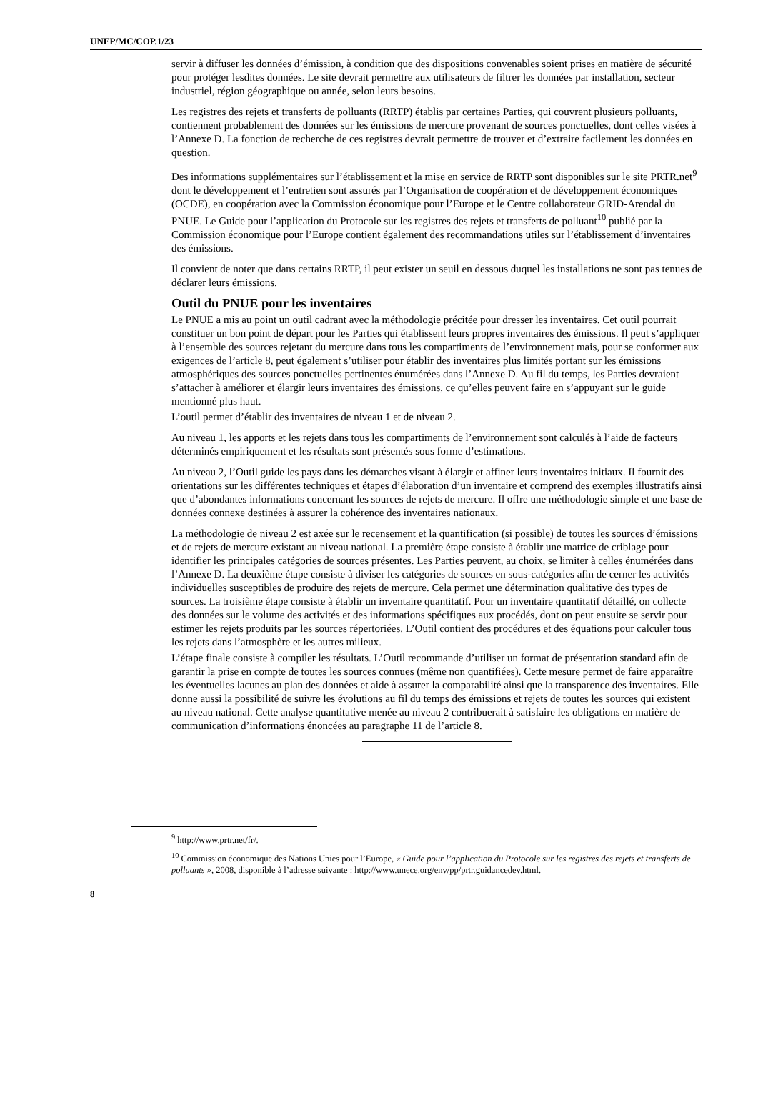UNEP/MC/COP.1/23
servir à diffuser les données d’émission, à condition que des dispositions convenables soient prises en matière de sécurité pour protéger lesdites données. Le site devrait permettre aux utilisateurs de filtrer les données par installation, secteur industriel, région géographique ou année, selon leurs besoins.
Les registres des rejets et transferts de polluants (RRTP) établis par certaines Parties, qui couvrent plusieurs polluants, contiennent probablement des données sur les émissions de mercure provenant de sources ponctuelles, dont celles visées à l’Annexe D. La fonction de recherche de ces registres devrait permettre de trouver et d’extraire facilement les données en question.
Des informations supplémentaires sur l’établissement et la mise en service de RRTP sont disponibles sur le site PRTR.net<sup>9</sup> dont le développement et l’entretien sont assurés par l’Organisation de coopération et de développement économiques (OCDE), en coopération avec la Commission économique pour l’Europe et le Centre collaborateur GRID-Arendal du PNUE. Le Guide pour l’application du Protocole sur les registres des rejets et transferts de polluant<sup>10</sup> publié par la Commission économique pour l’Europe contient également des recommandations utiles sur l’établissement d’inventaires des émissions.
Il convient de noter que dans certains RRTP, il peut exister un seuil en dessous duquel les installations ne sont pas tenues de déclarer leurs émissions.
Outil du PNUE pour les inventaires
Le PNUE a mis au point un outil cadrant avec la méthodologie précitée pour dresser les inventaires. Cet outil pourrait constituer un bon point de départ pour les Parties qui établissent leurs propres inventaires des émissions. Il peut s’appliquer à l’ensemble des sources rejetant du mercure dans tous les compartiments de l’environnement mais, pour se conformer aux exigences de l’article 8, peut également s’utiliser pour établir des inventaires plus limités portant sur les émissions atmosphériques des sources ponctuelles pertinentes énumérées dans l’Annexe D. Au fil du temps, les Parties devraient s’attacher à améliorer et élargir leurs inventaires des émissions, ce qu’elles peuvent faire en s’appuyant sur le guide mentionné plus haut.
L’outil permet d’établir des inventaires de niveau 1 et de niveau 2.
Au niveau 1, les apports et les rejets dans tous les compartiments de l’environnement sont calculés à l’aide de facteurs déterminés empiriquement et les résultats sont présentés sous forme d’estimations.
Au niveau 2, l’Outil guide les pays dans les démarches visant à élargir et affiner leurs inventaires initiaux. Il fournit des orientations sur les différentes techniques et étapes d’élaboration d’un inventaire et comprend des exemples illustratifs ainsi que d’abondantes informations concernant les sources de rejets de mercure. Il offre une méthodologie simple et une base de données connexe destinées à assurer la cohérence des inventaires nationaux.
La méthodologie de niveau 2 est axée sur le recensement et la quantification (si possible) de toutes les sources d’émissions et de rejets de mercure existant au niveau national. La première étape consiste à établir une matrice de criblage pour identifier les principales catégories de sources présentes. Les Parties peuvent, au choix, se limiter à celles énumérées dans l’Annexe D. La deuxième étape consiste à diviser les catégories de sources en sous-catégories afin de cerner les activités individuelles susceptibles de produire des rejets de mercure. Cela permet une détermination qualitative des types de sources. La troisième étape consiste à établir un inventaire quantitatif. Pour un inventaire quantitatif détaillé, on collecte des données sur le volume des activités et des informations spécifiques aux procédés, dont on peut ensuite se servir pour estimer les rejets produits par les sources répertoriées. L’Outil contient des procédures et des équations pour calculer tous les rejets dans l’atmosphère et les autres milieux.
L’étape finale consiste à compiler les résultats. L’Outil recommande d’utiliser un format de présentation standard afin de garantir la prise en compte de toutes les sources connues (même non quantifiées). Cette mesure permet de faire apparaître les éventuelles lacunes au plan des données et aide à assurer la comparabilité ainsi que la transparence des inventaires. Elle donne aussi la possibilité de suivre les évolutions au fil du temps des émissions et rejets de toutes les sources qui existent au niveau national. Cette analyse quantitative menée au niveau 2 contribuerait à satisfaire les obligations en matière de communication d’informations énoncées au paragraphe 11 de l’article 8.
<sup>9</sup> http://www.prtr.net/fr/.
<sup>10</sup> Commission économique des Nations Unies pour l’Europe, « Guide pour l’application du Protocole sur les registres des rejets et transferts de polluants », 2008, disponible à l’adresse suivante : http://www.unece.org/env/pp/prtr.guidancedev.html.
8